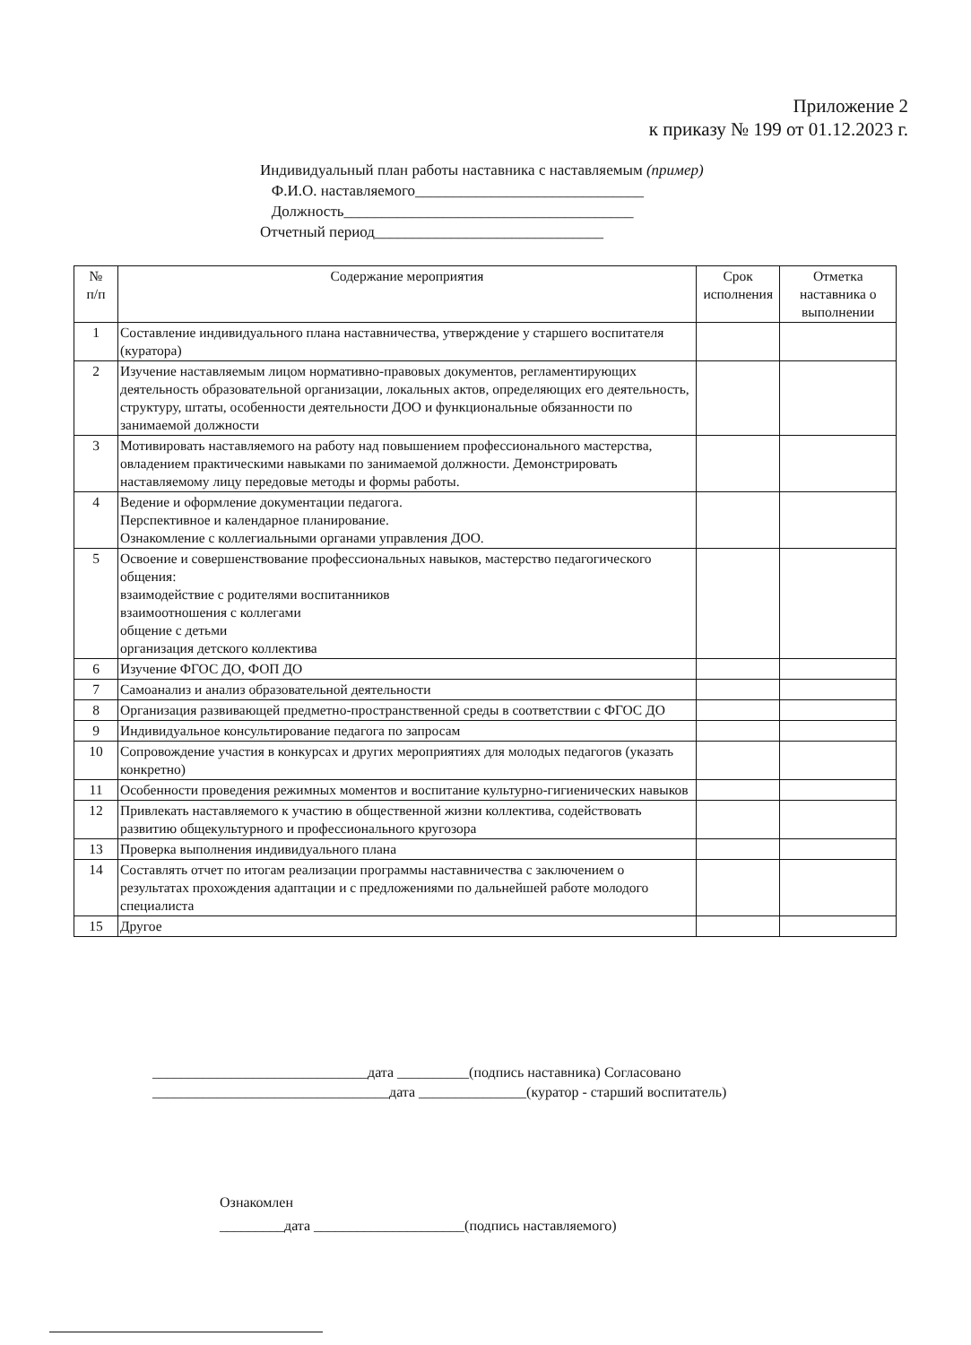Приложение 2
к приказу № 199 от 01.12.2023 г.
Индивидуальный план работы наставника с наставляемым (пример)
Ф.И.О. наставляемого______________________________
Должность______________________________________
Отчетный период______________________________
| № п/п | Содержание мероприятия | Срок исполнения | Отметка наставника о выполнении |
| --- | --- | --- | --- |
| 1 | Составление индивидуального плана наставничества, утверждение у старшего воспитателя (куратора) | | |
| 2 | Изучение наставляемым лицом нормативно-правовых документов, регламентирующих деятельность образовательной организации, локальных актов, определяющих его деятельность, структуру, штаты, особенности деятельности ДОО и функциональные обязанности по занимаемой должности | | |
| 3 | Мотивировать наставляемого на работу над повышением профессионального мастерства, овладением практическими навыками по занимаемой должности. Демонстрировать наставляемому лицу передовые методы и формы работы. | | |
| 4 | Ведение и оформление документации педагога. Перспективное и календарное планирование. Ознакомление с коллегиальными органами управления ДОО. | | |
| 5 | Освоение и совершенствование профессиональных навыков, мастерство педагогического общения: взаимодействие с родителями воспитанников взаимоотношения с коллегами общение с детьми организация детского коллектива | | |
| 6 | Изучение ФГОС ДО, ФОП ДО | | |
| 7 | Самоанализ и анализ образовательной деятельности | | |
| 8 | Организация развивающей предметно-пространственной среды в соответствии с ФГОС ДО | | |
| 9 | Индивидуальное консультирование педагога по запросам | | |
| 10 | Сопровождение участия в конкурсах и других мероприятиях для молодых педагогов (указать конкретно) | | |
| 11 | Особенности проведения режимных моментов и воспитание культурно-гигиенических навыков | | |
| 12 | Привлекать наставляемого к участию в общественной жизни коллектива, содействовать развитию общекультурного и профессионального кругозора | | |
| 13 | Проверка выполнения индивидуального плана | | |
| 14 | Составлять отчет по итогам реализации программы наставничества с заключением о результатах прохождения адаптации и с предложениями по дальнейшей работе молодого специалиста | | |
| 15 | Другое | | |
______________________________дата __________(подпись наставника) Согласовано
_________________________________дата _______________(куратор - старший воспитатель)
Ознакомлен
_________дата _____________________(подпись наставляемого)